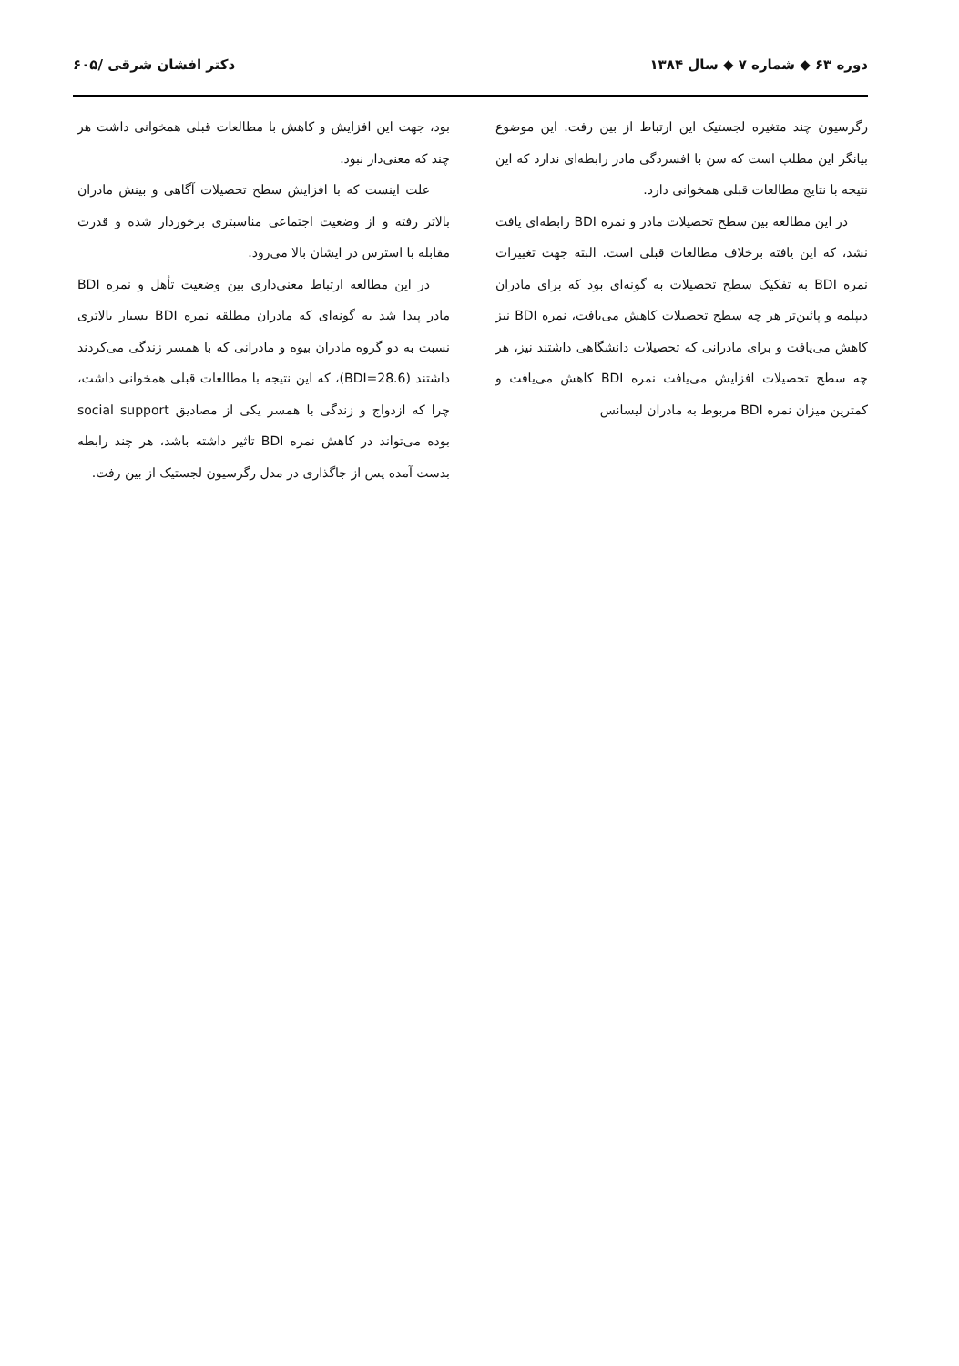دوره ۶۳ ◆ شماره ۷ ◆ سال ۱۳۸۴ دکتر افشان شرقی /۶۰۵
رگرسیون چند متغیره لجستیک این ارتباط از بین رفت. این موضوع بیانگر این مطلب است که سن با افسردگی مادر رابطه‌ای ندارد که این نتیجه با نتایج مطالعات قبلی همخوانی دارد.
در این مطالعه بین سطح تحصیلات مادر و نمره BDI رابطه‌ای یافت نشد، که این یافته برخلاف مطالعات قبلی است. البته جهت تغییرات نمره BDI به تفکیک سطح تحصیلات به گونه‌ای بود که برای مادران دیپلمه و پائین‌تر هر چه سطح تحصیلات کاهش می‌یافت، نمره BDI نیز کاهش می‌یافت و برای مادرانی که تحصیلات دانشگاهی داشتند نیز، هر چه سطح تحصیلات افزایش می‌یافت نمره BDI کاهش می‌یافت و کمترین میزان نمره BDI مربوط به مادران لیسانس
بود، جهت این افزایش و کاهش با مطالعات قبلی همخوانی داشت هر چند که معنی‌دار نبود.
علت اینست که با افزایش سطح تحصیلات آگاهی و بینش مادران بالاتر رفته و از وضعیت اجتماعی مناسبتری برخوردار شده و قدرت مقابله با استرس در ایشان بالا می‌رود.
در این مطالعه ارتباط معنی‌داری بین وضعیت تأهل و نمره BDI مادر پیدا شد به گونه‌ای که مادران مطلقه نمره BDI بسیار بالاتری نسبت به دو گروه مادران بیوه و مادرانی که با همسر زندگی می‌کردند داشتند (BDI=28.6)، که این نتیجه با مطالعات قبلی همخوانی داشت، چرا که ازدواج و زندگی با همسر یکی از مصادیق social support بوده می‌تواند در کاهش نمره BDI تاثیر داشته باشد، هر چند رابطه بدست آمده پس از جاگذاری در مدل رگرسیون لجستیک از بین رفت.